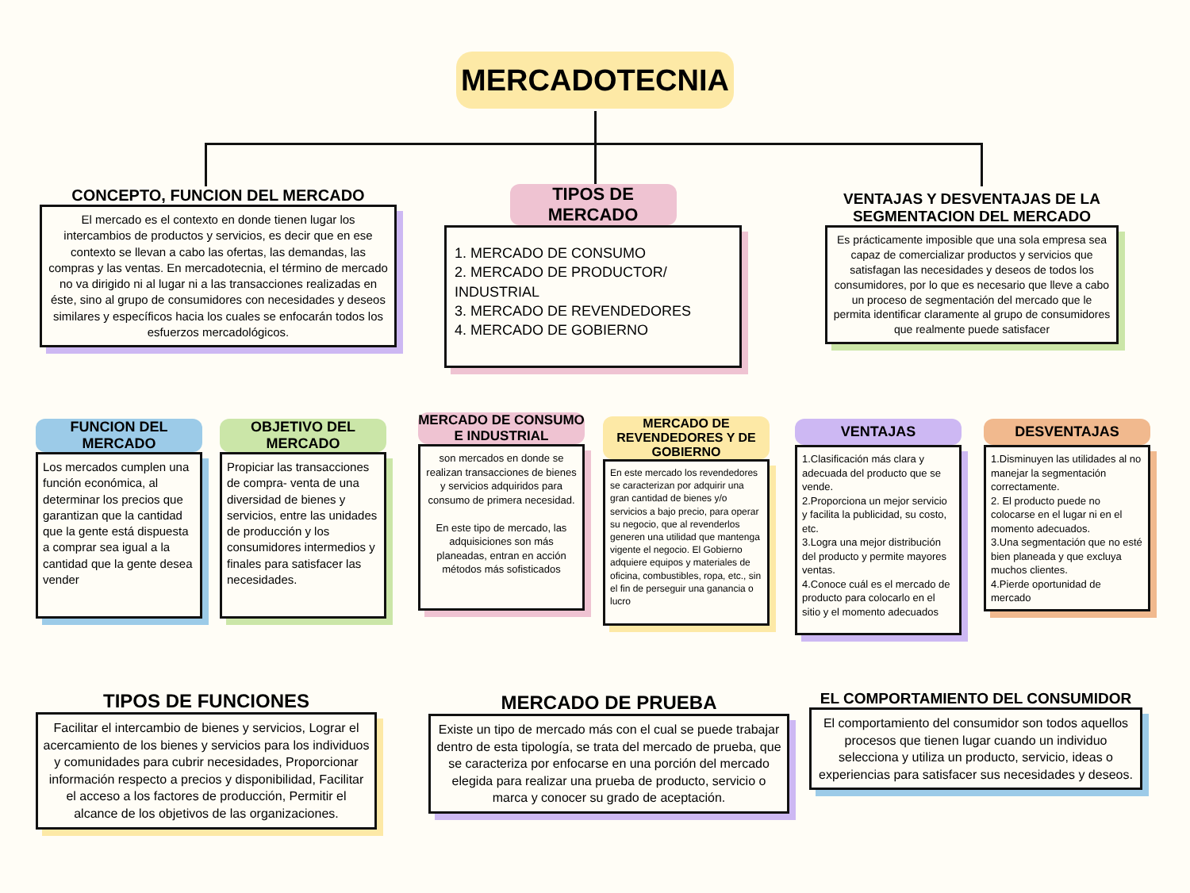MERCADOTECNIA
CONCEPTO, FUNCION DEL MERCADO
El mercado es el contexto en donde tienen lugar los intercambios de productos y servicios, es decir que en ese contexto se llevan a cabo las ofertas, las demandas, las compras y las ventas. En mercadotecnia, el término de mercado no va dirigido ni al lugar ni a las transacciones realizadas en éste, sino al grupo de consumidores con necesidades y deseos similares y específicos hacia los cuales se enfocarán todos los esfuerzos mercadológicos.
TIPOS DE MERCADO
1. MERCADO DE CONSUMO
2. MERCADO DE PRODUCTOR/ INDUSTRIAL
3. MERCADO DE REVENDEDORES
4. MERCADO DE GOBIERNO
VENTAJAS Y DESVENTAJAS DE LA SEGMENTACION DEL MERCADO
Es prácticamente imposible que una sola empresa sea capaz de comercializar productos y servicios que satisfagan las necesidades y deseos de todos los consumidores, por lo que es necesario que lleve a cabo un proceso de segmentación del mercado que le permita identificar claramente al grupo de consumidores que realmente puede satisfacer
FUNCION DEL MERCADO
Los mercados cumplen una función económica, al determinar los precios que garantizan que la cantidad que la gente está dispuesta a comprar sea igual a la cantidad que la gente desea vender
OBJETIVO DEL MERCADO
Propiciar las transacciones de compra- venta de una diversidad de bienes y servicios, entre las unidades de producción y los consumidores intermedios y finales para satisfacer las necesidades.
MERCADO DE CONSUMO E INDUSTRIAL
son mercados en donde se realizan transacciones de bienes y servicios adquiridos para consumo de primera necesidad.
En este tipo de mercado, las adquisiciones son más planeadas, entran en acción métodos más sofisticados
MERCADO DE REVENDEDORES Y DE GOBIERNO
En este mercado los revendedores se caracterizan por adquirir una gran cantidad de bienes y/o servicios a bajo precio, para operar su negocio, que al revenderlos generen una utilidad que mantenga vigente el negocio. El Gobierno adquiere equipos y materiales de oficina, combustibles, ropa, etc., sin el fin de perseguir una ganancia o lucro
VENTAJAS
1.Clasificación más clara y adecuada del producto que se vende.
2.Proporciona un mejor servicio y facilita la publicidad, su costo, etc.
3.Logra una mejor distribución del producto y permite mayores ventas.
4.Conoce cuál es el mercado de producto para colocarlo en el sitio y el momento adecuados
DESVENTAJAS
1.Disminuyen las utilidades al no manejar la segmentación correctamente.
2. El producto puede no colocarse en el lugar ni en el momento adecuados.
3.Una segmentación que no esté bien planeada y que excluya muchos clientes.
4.Pierde oportunidad de mercado
TIPOS DE FUNCIONES
Facilitar el intercambio de bienes y servicios, Lograr el acercamiento de los bienes y servicios para los individuos y comunidades para cubrir necesidades, Proporcionar información respecto a precios y disponibilidad, Facilitar el acceso a los factores de producción, Permitir el alcance de los objetivos de las organizaciones.
MERCADO DE PRUEBA
Existe un tipo de mercado más con el cual se puede trabajar dentro de esta tipología, se trata del mercado de prueba, que se caracteriza por enfocarse en una porción del mercado elegida para realizar una prueba de producto, servicio o marca y conocer su grado de aceptación.
EL COMPORTAMIENTO DEL CONSUMIDOR
El comportamiento del consumidor son todos aquellos procesos que tienen lugar cuando un individuo selecciona y utiliza un producto, servicio, ideas o experiencias para satisfacer sus necesidades y deseos.